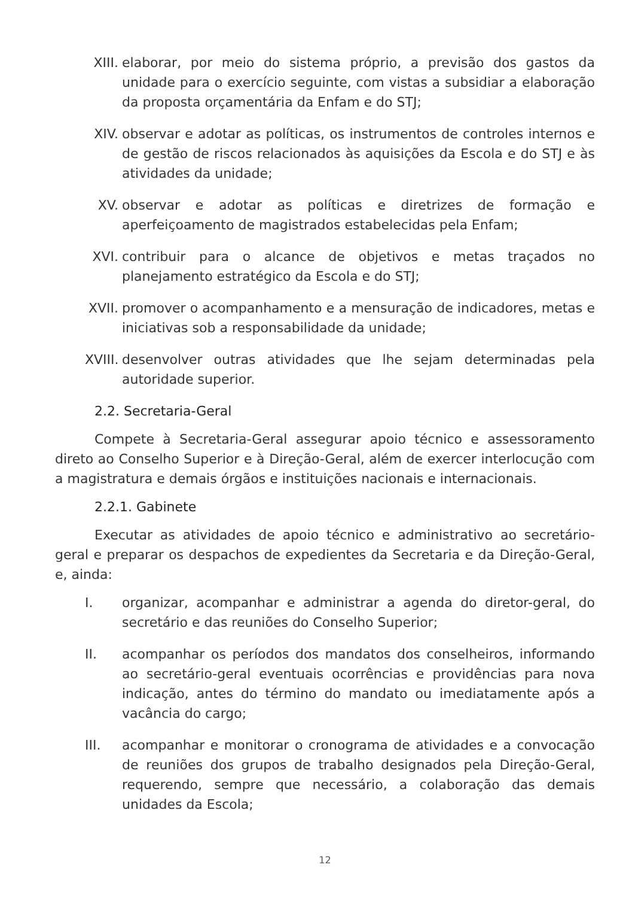XIII. elaborar, por meio do sistema próprio, a previsão dos gastos da unidade para o exercício seguinte, com vistas a subsidiar a elaboração da proposta orçamentária da Enfam e do STJ;
XIV. observar e adotar as políticas, os instrumentos de controles internos e de gestão de riscos relacionados às aquisições da Escola e do STJ e às atividades da unidade;
XV. observar e adotar as políticas e diretrizes de formação e aperfeiçoamento de magistrados estabelecidas pela Enfam;
XVI. contribuir para o alcance de objetivos e metas traçados no planejamento estratégico da Escola e do STJ;
XVII. promover o acompanhamento e a mensuração de indicadores, metas e iniciativas sob a responsabilidade da unidade;
XVIII. desenvolver outras atividades que lhe sejam determinadas pela autoridade superior.
2.2. Secretaria-Geral
Compete à Secretaria-Geral assegurar apoio técnico e assessoramento direto ao Conselho Superior e à Direção-Geral, além de exercer interlocução com a magistratura e demais órgãos e instituições nacionais e internacionais.
2.2.1. Gabinete
Executar as atividades de apoio técnico e administrativo ao secretário-geral e preparar os despachos de expedientes da Secretaria e da Direção-Geral, e, ainda:
I. organizar, acompanhar e administrar a agenda do diretor-geral, do secretário e das reuniões do Conselho Superior;
II. acompanhar os períodos dos mandatos dos conselheiros, informando ao secretário-geral eventuais ocorrências e providências para nova indicação, antes do término do mandato ou imediatamente após a vacância do cargo;
III. acompanhar e monitorar o cronograma de atividades e a convocação de reuniões dos grupos de trabalho designados pela Direção-Geral, requerendo, sempre que necessário, a colaboração das demais unidades da Escola;
12